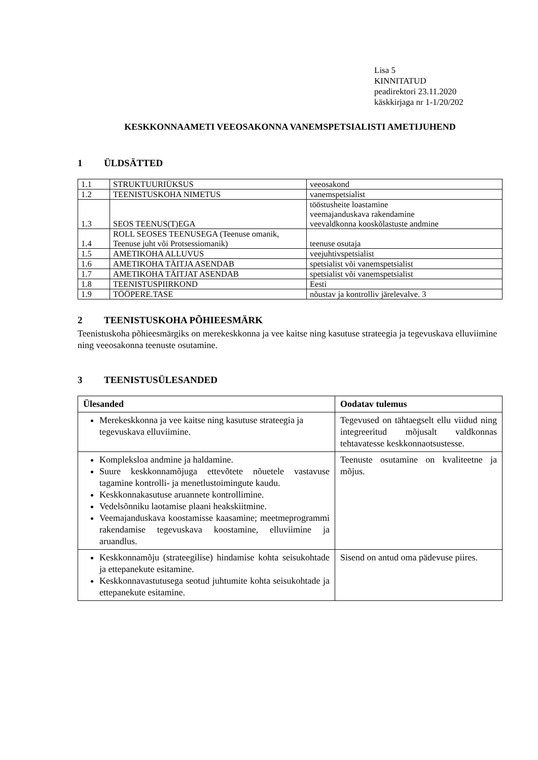Lisa 5
KINNITATUD
peadirektori 23.11.2020
käskkirjaga nr 1-1/20/202
KESKKONNAAMETI VEEOSAKONNA VANEMSPETSIALISTI AMETIJUHEND
1 ÜLDSÄTTED
| 1.1 | STRUKTUURIÜKSUS | veeosakond |
| 1.2 | TEENISTUSKOHA NIMETUS | vanemspetsialist |
| 1.3 | SEOS TEENUS(T)EGA | tööstusheite loastamine veemajanduskava rakendamine veevaldkonna kooskõlastuste andmine |
| 1.4 | ROLL SEOSES TEENUSEGA (Teenuse omanik, Teenuse juht või Protsessiomanik) | teenuse osutaja |
| 1.5 | AMETIKOHA ALLUVUS | veejuhtivspetsialist |
| 1.6 | AMETIKOHA TÄITJA ASENDAB | spetsialist või vanemspetsialist |
| 1.7 | AMETIKOHA TÄITJAT ASENDAB | spetsialist või vanemspetsialist |
| 1.8 | TEENISTUSPIIRKOND | Eesti |
| 1.9 | TÖÖPERE.TASE | nõustav ja kontrolliv järelevalve. 3 |
2 TEENISTUSKOHA PÕHIEESMÄRK
Teenistuskoha põhieesmärgiks on merekeskkonna ja vee kaitse ning kasutuse strateegia ja tegevuskava elluviimine ning veeosakonna teenuste osutamine.
3 TEENISTUSÜLESANDED
| Ülesanded | Oodatav tulemus |
| --- | --- |
| Merekeskkonna ja vee kaitse ning kasutuse strateegia ja tegevuskava elluviimine. | Tegevused on tähtaegselt ellu viidud ning integreeritud mõjusalt valdkonnas tehtavatesse keskkonnaotsustesse. |
| Kompleksloa andmine ja haldamine. Suure keskkonnamõjuga ettevõtete nõuetele vastavuse tagamine kontrolli- ja menetlustoimingute kaudu. Keskkonnakasutuse aruannete kontrollimine. Vedelsõnniku laotamise plaani heakskiitmine. Veemajanduskava koostamisse kaasamine; meetmeprogrammi rakendamise tegevuskava koostamine, elluviimine ja aruandlus. | Teenuste osutamine on kvaliteetne ja mõjus. |
| Keskkonnamõju (strateegilise) hindamise kohta seisukohtade ja ettepanekute esitamine. Keskkonnavastutusega seotud juhtumite kohta seisukohtade ja ettepanekute esitamine. | Sisend on antud oma pädevuse piires. |